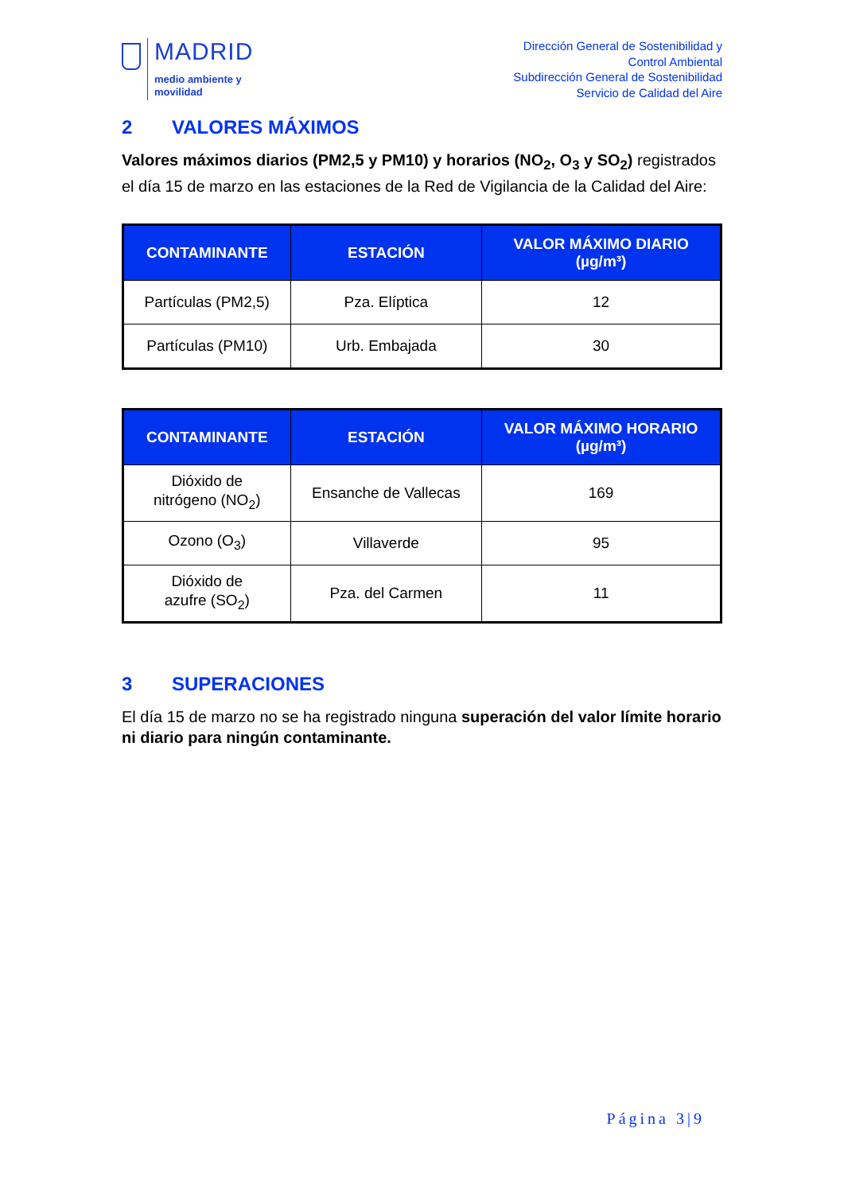MADRID
medio ambiente y
movilidad
Dirección General de Sostenibilidad y
Control Ambiental
Subdirección General de Sostenibilidad
Servicio de Calidad del Aire
2 VALORES MÁXIMOS
Valores máximos diarios (PM2,5 y PM10) y horarios (NO<sub>2</sub>, O<sub>3</sub> y SO<sub>2</sub>) registrados el día 15 de marzo en las estaciones de la Red de Vigilancia de la Calidad del Aire:
| CONTAMINANTE | ESTACIÓN | VALOR MÁXIMO DIARIO (µg/m³) |
| --- | --- | --- |
| Partículas (PM2,5) | Pza. Elíptica | 12 |
| Partículas (PM10) | Urb. Embajada | 30 |
| CONTAMINANTE | ESTACIÓN | VALOR MÁXIMO HORARIO (µg/m³) |
| --- | --- | --- |
| Dióxido de nitrógeno (NO<sub>2</sub>) | Ensanche de Vallecas | 169 |
| Ozono (O<sub>3</sub>) | Villaverde | 95 |
| Dióxido de azufre (SO<sub>2</sub>) | Pza. del Carmen | 11 |
3 SUPERACIONES
El día 15 de marzo no se ha registrado ninguna superación del valor límite horario ni diario para ningún contaminante.
Página 3|9